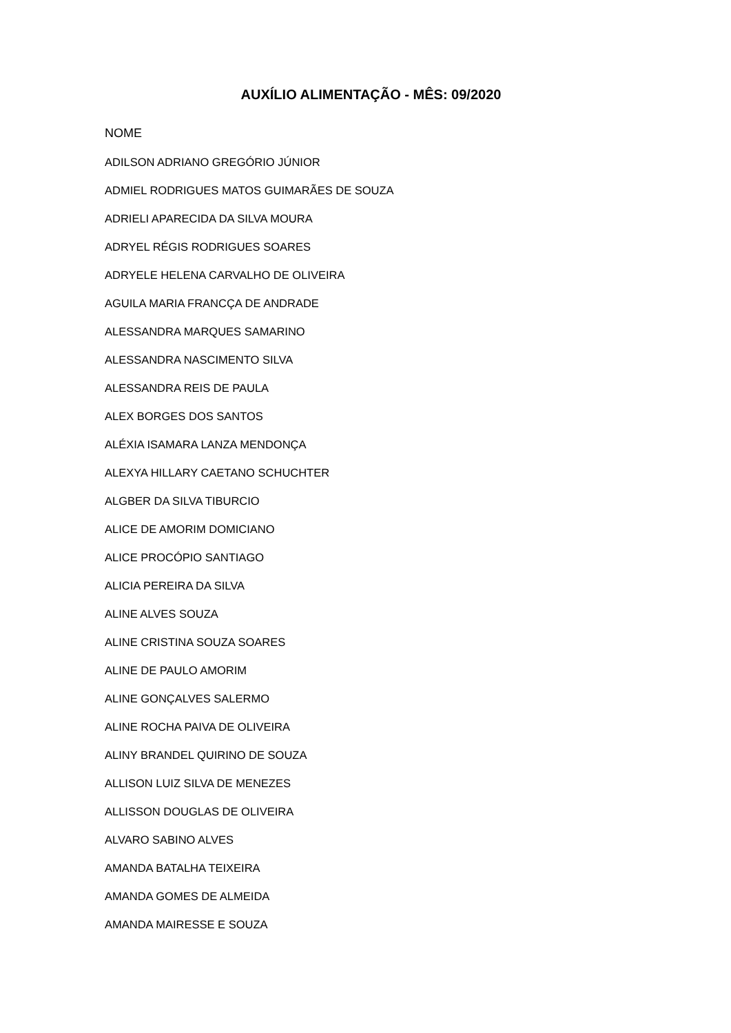AUXÍLIO ALIMENTAÇÃO - MÊS: 09/2020
| NOME |
| --- |
| ADILSON ADRIANO GREGÓRIO JÚNIOR |
| ADMIEL RODRIGUES MATOS GUIMARÃES DE SOUZA |
| ADRIELI APARECIDA DA SILVA MOURA |
| ADRYEL RÉGIS RODRIGUES SOARES |
| ADRYELE HELENA CARVALHO DE OLIVEIRA |
| AGUILA MARIA FRANCÇA DE ANDRADE |
| ALESSANDRA MARQUES SAMARINO |
| ALESSANDRA NASCIMENTO SILVA |
| ALESSANDRA REIS DE PAULA |
| ALEX BORGES DOS SANTOS |
| ALÉXIA ISAMARA LANZA MENDONÇA |
| ALEXYA HILLARY CAETANO SCHUCHTER |
| ALGBER DA SILVA TIBURCIO |
| ALICE DE AMORIM DOMICIANO |
| ALICE PROCÓPIO SANTIAGO |
| ALICIA PEREIRA DA SILVA |
| ALINE ALVES SOUZA |
| ALINE CRISTINA SOUZA SOARES |
| ALINE DE PAULO AMORIM |
| ALINE GONÇALVES SALERMO |
| ALINE ROCHA PAIVA DE OLIVEIRA |
| ALINY BRANDEL QUIRINO DE SOUZA |
| ALLISON LUIZ SILVA DE MENEZES |
| ALLISSON DOUGLAS DE OLIVEIRA |
| ALVARO SABINO ALVES |
| AMANDA BATALHA TEIXEIRA |
| AMANDA GOMES DE ALMEIDA |
| AMANDA MAIRESSE E SOUZA |